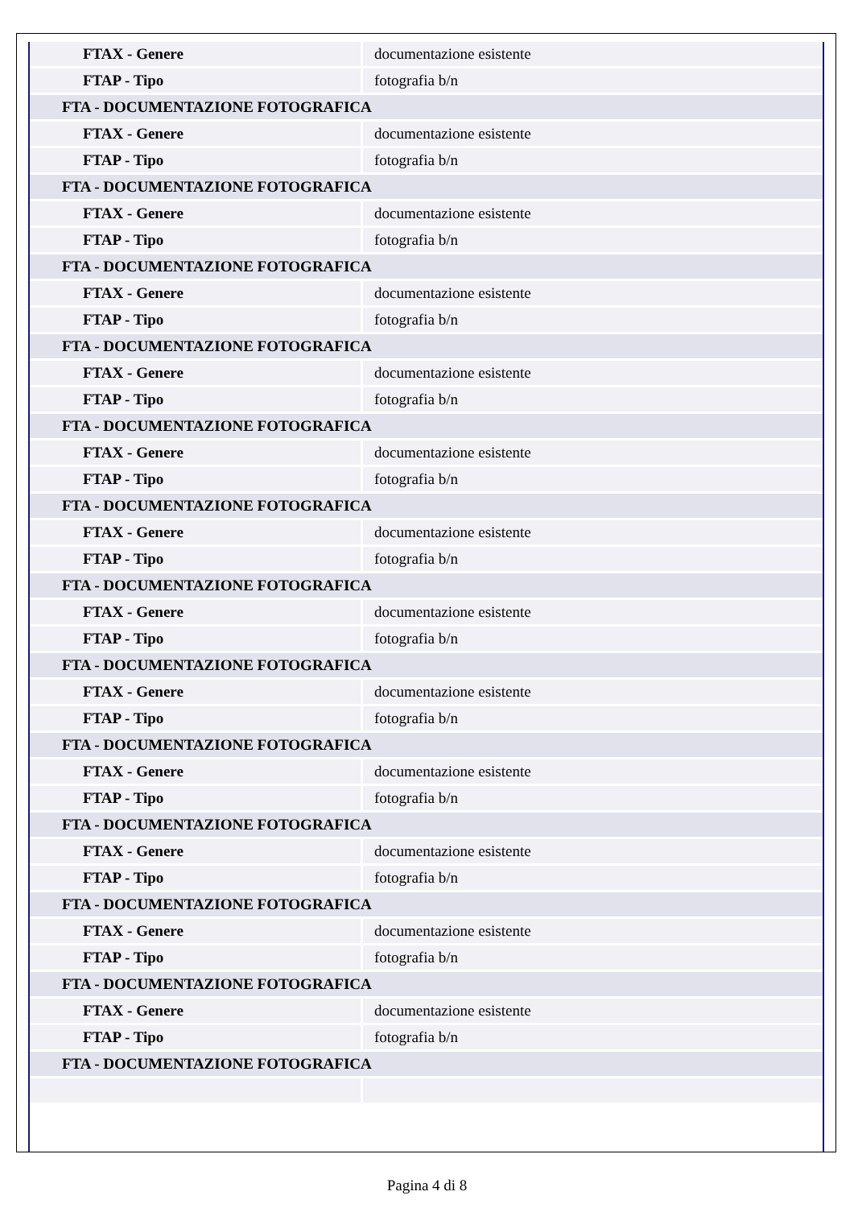| FTAX - Genere | documentazione esistente |
| FTAP - Tipo | fotografia b/n |
| FTA - DOCUMENTAZIONE FOTOGRAFICA | |
| FTAX - Genere | documentazione esistente |
| FTAP - Tipo | fotografia b/n |
| FTA - DOCUMENTAZIONE FOTOGRAFICA | |
| FTAX - Genere | documentazione esistente |
| FTAP - Tipo | fotografia b/n |
| FTA - DOCUMENTAZIONE FOTOGRAFICA | |
| FTAX - Genere | documentazione esistente |
| FTAP - Tipo | fotografia b/n |
| FTA - DOCUMENTAZIONE FOTOGRAFICA | |
| FTAX - Genere | documentazione esistente |
| FTAP - Tipo | fotografia b/n |
| FTA - DOCUMENTAZIONE FOTOGRAFICA | |
| FTAX - Genere | documentazione esistente |
| FTAP - Tipo | fotografia b/n |
| FTA - DOCUMENTAZIONE FOTOGRAFICA | |
| FTAX - Genere | documentazione esistente |
| FTAP - Tipo | fotografia b/n |
| FTA - DOCUMENTAZIONE FOTOGRAFICA | |
| FTAX - Genere | documentazione esistente |
| FTAP - Tipo | fotografia b/n |
| FTA - DOCUMENTAZIONE FOTOGRAFICA | |
| FTAX - Genere | documentazione esistente |
| FTAP - Tipo | fotografia b/n |
| FTA - DOCUMENTAZIONE FOTOGRAFICA | |
| FTAX - Genere | documentazione esistente |
| FTAP - Tipo | fotografia b/n |
| FTA - DOCUMENTAZIONE FOTOGRAFICA | |
| FTAX - Genere | documentazione esistente |
| FTAP - Tipo | fotografia b/n |
| FTA - DOCUMENTAZIONE FOTOGRAFICA | |
| FTAX - Genere | documentazione esistente |
| FTAP - Tipo | fotografia b/n |
| FTA - DOCUMENTAZIONE FOTOGRAFICA | |
| FTAX - Genere | documentazione esistente |
| FTAP - Tipo | fotografia b/n |
| FTA - DOCUMENTAZIONE FOTOGRAFICA | |
Pagina 4 di 8